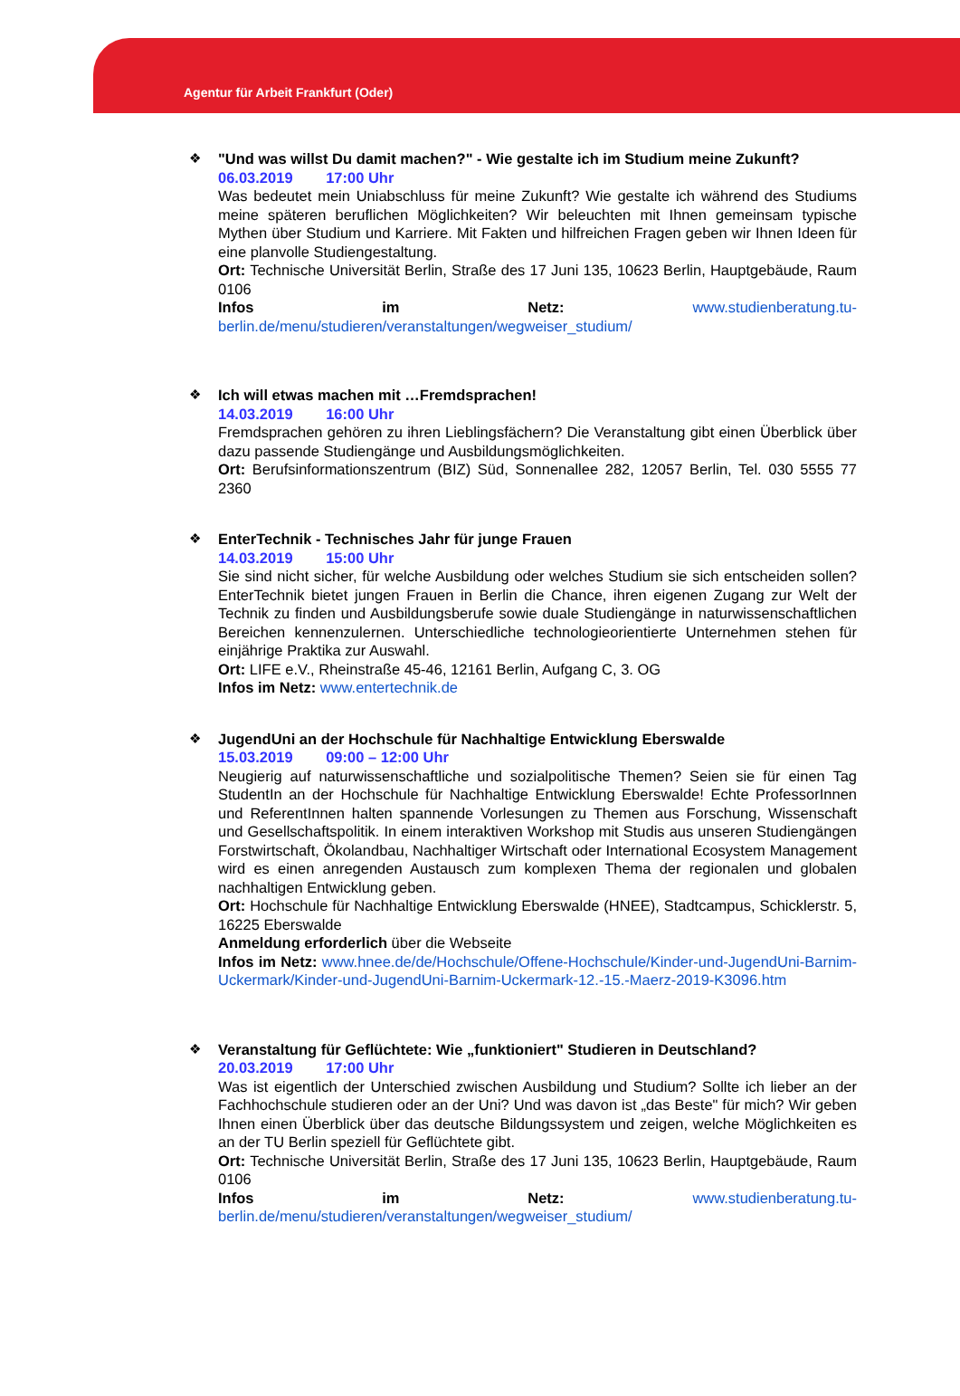Agentur für Arbeit Frankfurt (Oder)
❖
"Und was willst Du damit machen?" - Wie gestalte ich im Studium meine Zukunft?
06.03.2019 17:00 Uhr
Was bedeutet mein Uniabschluss für meine Zukunft? Wie gestalte ich während des Studiums meine späteren beruflichen Möglichkeiten? Wir beleuchten mit Ihnen gemeinsam typische Mythen über Studium und Karriere. Mit Fakten und hilfreichen Fragen geben wir Ihnen Ideen für eine planvolle Studiengestaltung.
Ort: Technische Universität Berlin, Straße des 17 Juni 135, 10623 Berlin, Hauptgebäude, Raum 0106
Infos im Netz: www.studienberatung.tu-berlin.de/menu/studieren/veranstaltungen/wegweiser_studium/
❖
Ich will etwas machen mit …Fremdsprachen!
14.03.2019 16:00 Uhr
Fremdsprachen gehören zu ihren Lieblingsfächern? Die Veranstaltung gibt einen Überblick über dazu passende Studiengänge und Ausbildungsmöglichkeiten.
Ort: Berufsinformationszentrum (BIZ) Süd, Sonnenallee 282, 12057 Berlin, Tel. 030 5555 77 2360
❖
EnterTechnik - Technisches Jahr für junge Frauen
14.03.2019 15:00 Uhr
Sie sind nicht sicher, für welche Ausbildung oder welches Studium sie sich entscheiden sollen? EnterTechnik bietet jungen Frauen in Berlin die Chance, ihren eigenen Zugang zur Welt der Technik zu finden und Ausbildungsberufe sowie duale Studiengänge in naturwissenschaftlichen Bereichen kennenzulernen. Unterschiedliche technologieorientierte Unternehmen stehen für einjährige Praktika zur Auswahl.
Ort: LIFE e.V., Rheinstraße 45-46, 12161 Berlin, Aufgang C, 3. OG
Infos im Netz: www.entertechnik.de
❖
JugendUni an der Hochschule für Nachhaltige Entwicklung Eberswalde
15.03.2019 09:00 – 12:00 Uhr
Neugierig auf naturwissenschaftliche und sozialpolitische Themen? Seien sie für einen Tag StudentIn an der Hochschule für Nachhaltige Entwicklung Eberswalde! Echte ProfessorInnen und ReferentInnen halten spannende Vorlesungen zu Themen aus Forschung, Wissenschaft und Gesellschaftspolitik. In einem interaktiven Workshop mit Studis aus unseren Studiengängen Forstwirtschaft, Ökolandbau, Nachhaltiger Wirtschaft oder International Ecosystem Management wird es einen anregenden Austausch zum komplexen Thema der regionalen und globalen nachhaltigen Entwicklung geben.
Ort: Hochschule für Nachhaltige Entwicklung Eberswalde (HNEE), Stadtcampus, Schicklerstr. 5, 16225 Eberswalde
Anmeldung erforderlich über die Webseite
Infos im Netz: www.hnee.de/de/Hochschule/Offene-Hochschule/Kinder-und-JugendUni-Barnim-Uckermark/Kinder-und-JugendUni-Barnim-Uckermark-12.-15.-Maerz-2019-K3096.htm
❖
Veranstaltung für Geflüchtete: Wie „funktioniert" Studieren in Deutschland?
20.03.2019 17:00 Uhr
Was ist eigentlich der Unterschied zwischen Ausbildung und Studium? Sollte ich lieber an der Fachhochschule studieren oder an der Uni? Und was davon ist „das Beste" für mich? Wir geben Ihnen einen Überblick über das deutsche Bildungssystem und zeigen, welche Möglichkeiten es an der TU Berlin speziell für Geflüchtete gibt.
Ort: Technische Universität Berlin, Straße des 17 Juni 135, 10623 Berlin, Hauptgebäude, Raum 0106
Infos im Netz: www.studienberatung.tu-berlin.de/menu/studieren/veranstaltungen/wegweiser_studium/